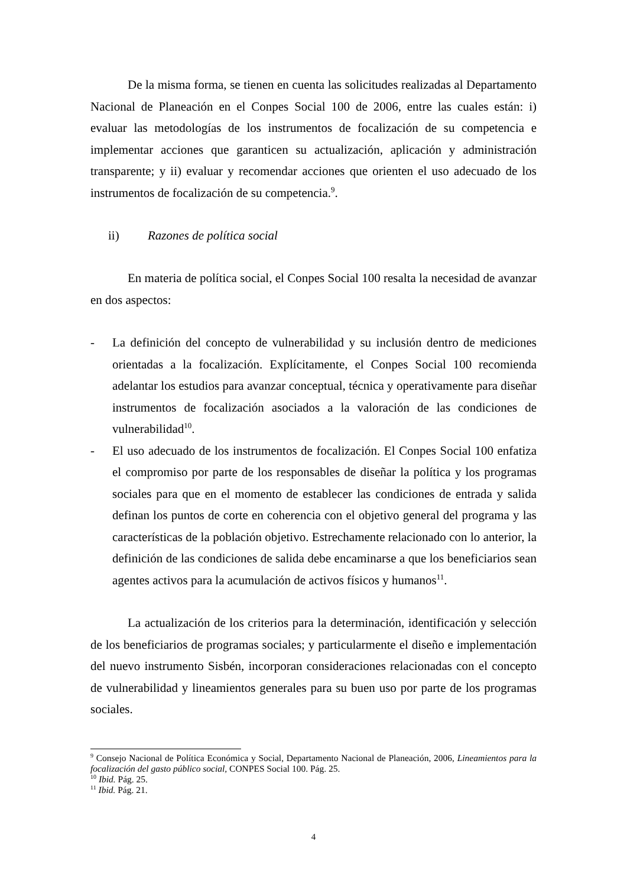De la misma forma, se tienen en cuenta las solicitudes realizadas al Departamento Nacional de Planeación en el Conpes Social 100 de 2006, entre las cuales están: i) evaluar las metodologías de los instrumentos de focalización de su competencia e implementar acciones que garanticen su actualización, aplicación y administración transparente; y ii) evaluar y recomendar acciones que orienten el uso adecuado de los instrumentos de focalización de su competencia.<sup>9</sup>.
ii) Razones de política social
En materia de política social, el Conpes Social 100 resalta la necesidad de avanzar en dos aspectos:
- La definición del concepto de vulnerabilidad y su inclusión dentro de mediciones orientadas a la focalización. Explícitamente, el Conpes Social 100 recomienda adelantar los estudios para avanzar conceptual, técnica y operativamente para diseñar instrumentos de focalización asociados a la valoración de las condiciones de vulnerabilidad<sup>10</sup>.
- El uso adecuado de los instrumentos de focalización. El Conpes Social 100 enfatiza el compromiso por parte de los responsables de diseñar la política y los programas sociales para que en el momento de establecer las condiciones de entrada y salida definan los puntos de corte en coherencia con el objetivo general del programa y las características de la población objetivo. Estrechamente relacionado con lo anterior, la definición de las condiciones de salida debe encaminarse a que los beneficiarios sean agentes activos para la acumulación de activos físicos y humanos<sup>11</sup>.
La actualización de los criterios para la determinación, identificación y selección de los beneficiarios de programas sociales; y particularmente el diseño e implementación del nuevo instrumento Sisbén, incorporan consideraciones relacionadas con el concepto de vulnerabilidad y lineamientos generales para su buen uso por parte de los programas sociales.
<sup>9</sup> Consejo Nacional de Política Económica y Social, Departamento Nacional de Planeación, 2006, Lineamientos para la focalización del gasto público social, CONPES Social 100. Pág. 25.
<sup>10</sup> Ibid. Pág. 25.
<sup>11</sup> Ibid. Pág. 21.
4